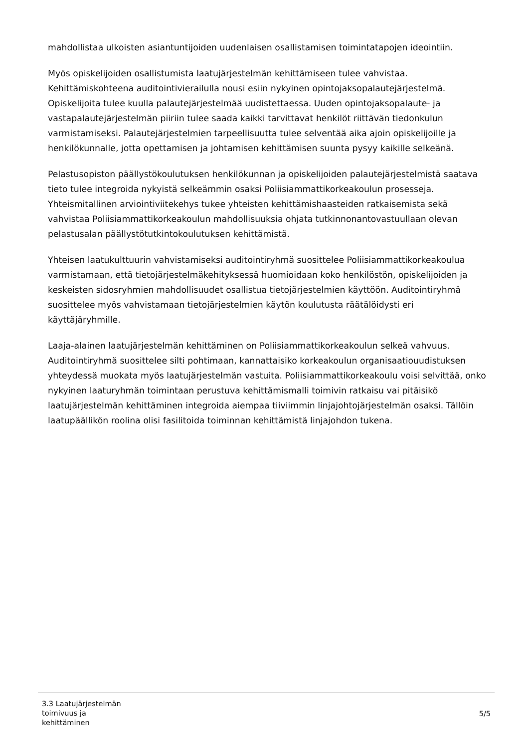mahdollistaa ulkoisten asiantuntijoiden uudenlaisen osallistamisen toimintatapojen ideointiin.
Myös opiskelijoiden osallistumista laatujärjestelmän kehittämiseen tulee vahvistaa. Kehittämiskohteena auditointivierailulla nousi esiin nykyinen opintojaksopalautejärjestelmä. Opiskelijoita tulee kuulla palautejärjestelmää uudistettaessa. Uuden opintojaksopalaute- ja vastapalautejärjestelmän piiriin tulee saada kaikki tarvittavat henkilöt riittävän tiedonkulun varmistamiseksi. Palautejärjestelmien tarpeellisuutta tulee selventää aika ajoin opiskelijoille ja henkilökunnalle, jotta opettamisen ja johtamisen kehittämisen suunta pysyy kaikille selkeänä.
Pelastusopiston päällystökoulutuksen henkilökunnan ja opiskelijoiden palautejärjestelmistä saatava tieto tulee integroida nykyistä selkeämmin osaksi Poliisiammattikorkeakoulun prosesseja. Yhteismitallinen arviointiviitekehys tukee yhteisten kehittämishaasteiden ratkaisemista sekä vahvistaa Poliisiammattikorkeakoulun mahdollisuuksia ohjata tutkinnonantovastuullaan olevan pelastusalan päällystötutkintokoulutuksen kehittämistä.
Yhteisen laatukulttuurin vahvistamiseksi auditointiryhmä suosittelee Poliisiammattikorkeakoulua varmistamaan, että tietojärjestelmäkehityksessä huomioidaan koko henkilöstön, opiskelijoiden ja keskeisten sidosryhmien mahdollisuudet osallistua tietojärjestelmien käyttöön. Auditointiryhmä suosittelee myös vahvistamaan tietojärjestelmien käytön koulutusta räätälöidysti eri käyttäjäryhmille.
Laaja-alainen laatujärjestelmän kehittäminen on Poliisiammattikorkeakoulun selkeä vahvuus. Auditointiryhmä suosittelee silti pohtimaan, kannattaisiko korkeakoulun organisaatiouudistuksen yhteydessä muokata myös laatujärjestelmän vastuita. Poliisiammattikorkeakoulu voisi selvittää, onko nykyinen laaturyhmän toimintaan perustuva kehittämismalli toimivin ratkaisu vai pitäisikö laatujärjestelmän kehittäminen integroida aiempaa tiiviimmin linjajohtojärjestelmän osaksi. Tällöin laatupäällikön roolina olisi fasilitoida toiminnan kehittämistä linjajohdon tukena.
3.3 Laatujärjestelmän
toimivuus ja
kehittäminen
5/5